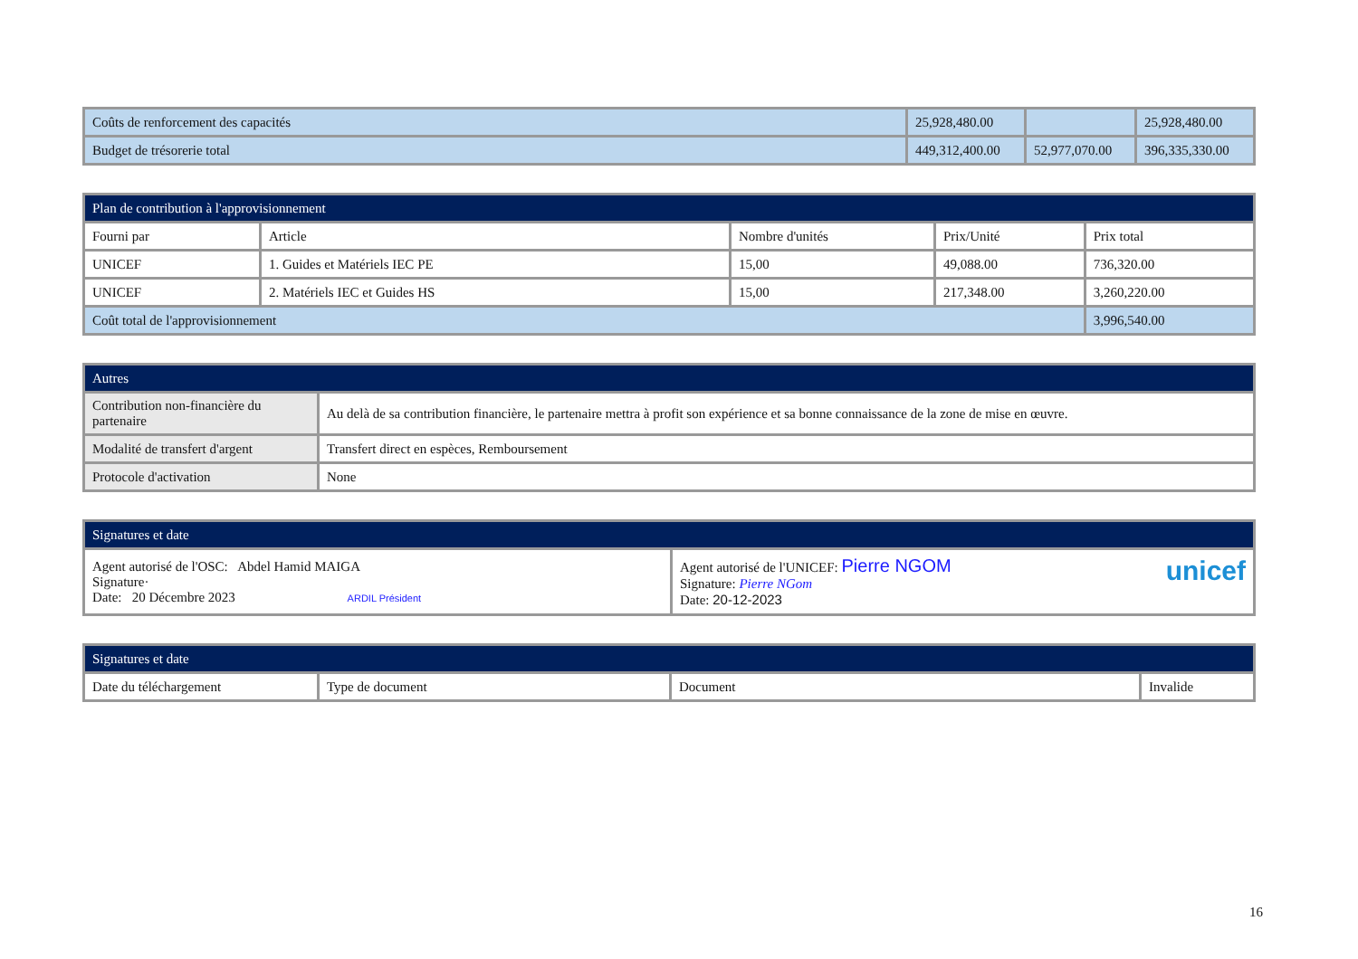| Coûts de renforcement des capacités | 25,928,480.00 | | 25,928,480.00 |
| Budget de trésorerie total | 449,312,400.00 | 52,977,070.00 | 396,335,330.00 |
| Plan de contribution à l'approvisionnement | | | | |
| --- | --- | --- | --- | --- |
| Fourni par | Article | Nombre d'unités | Prix/Unité | Prix total |
| UNICEF | 1. Guides et Matériels IEC PE | 15,00 | 49,088.00 | 736,320.00 |
| UNICEF | 2. Matériels IEC et Guides HS | 15,00 | 217,348.00 | 3,260,220.00 |
| Coût total de l'approvisionnement | | | | 3,996,540.00 |
| Autres | |
| --- | --- |
| Contribution non-financière du partenaire | Au delà de sa contribution financière, le partenaire mettra à profit son expérience et sa bonne connaissance de la zone de mise en œuvre. |
| Modalité de transfert d'argent | Transfert direct en espèces, Remboursement |
| Protocole d'activation | None |
| Signatures et date | |
| --- | --- |
| Agent autorisé de l'OSC: Abdel Hamid MAIGA Signature· Date: 20 Décembre 2023 ARDIL Président | Agent autorisé de l'UNICEF: Pierre NGOM unicef Signature: Pierre NGom Date: 20-12-2023 |
| Signatures et date | | | |
| --- | --- | --- | --- |
| Date du téléchargement | Type de document | Document | Invalide |
16